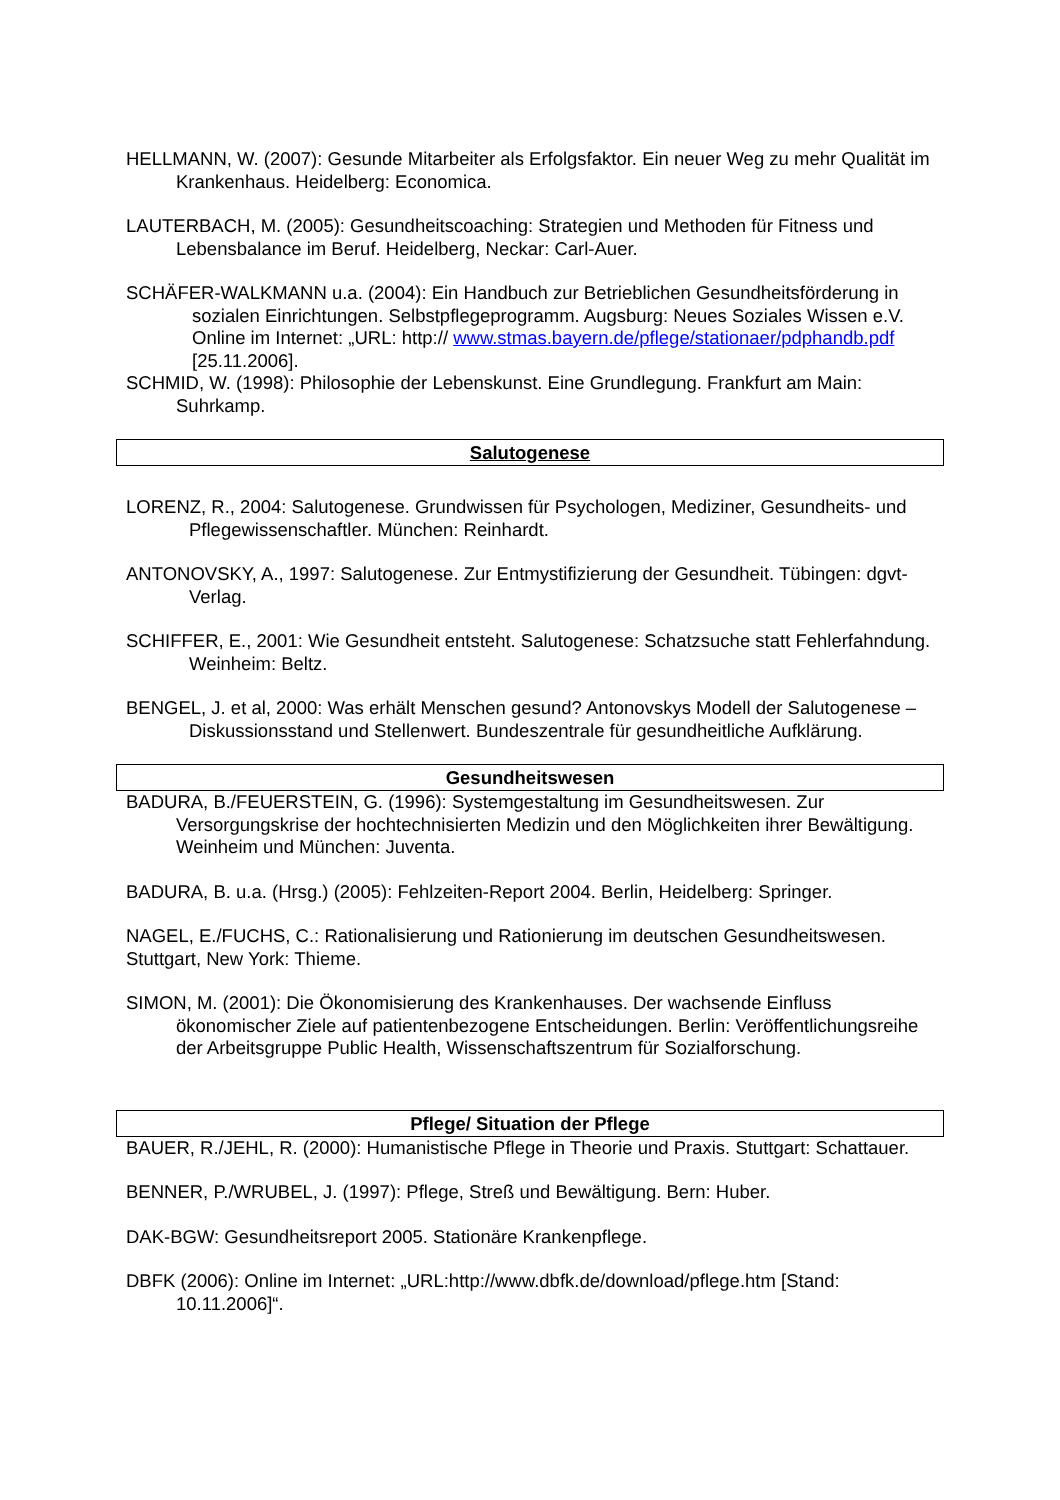HELLMANN, W. (2007): Gesunde Mitarbeiter als Erfolgsfaktor. Ein neuer Weg zu mehr Qualität im Krankenhaus. Heidelberg: Economica.
LAUTERBACH, M. (2005): Gesundheitscoaching: Strategien und Methoden für Fitness und Lebensbalance im Beruf. Heidelberg, Neckar: Carl-Auer.
SCHÄFER-WALKMANN u.a. (2004): Ein Handbuch zur Betrieblichen Gesundheitsförderung in sozialen Einrichtungen. Selbstpflegeprogramm. Augsburg: Neues Soziales Wissen e.V. Online im Internet: „URL: http:// www.stmas.bayern.de/pflege/stationaer/pdphandb.pdf [25.11.2006].
SCHMID, W. (1998): Philosophie der Lebenskunst. Eine Grundlegung. Frankfurt am Main: Suhrkamp.
Salutogenese
LORENZ, R., 2004: Salutogenese. Grundwissen für Psychologen, Mediziner, Gesundheits- und Pflegewissenschaftler. München: Reinhardt.
ANTONOVSKY, A., 1997: Salutogenese. Zur Entmystifizierung der Gesundheit. Tübingen: dgvt-Verlag.
SCHIFFER, E., 2001: Wie Gesundheit entsteht. Salutogenese: Schatzsuche statt Fehlerfahndung. Weinheim: Beltz.
BENGEL, J. et al, 2000: Was erhält Menschen gesund? Antonovskys Modell der Salutogenese – Diskussionsstand und Stellenwert. Bundeszentrale für gesundheitliche Aufklärung.
Gesundheitswesen
BADURA, B./FEUERSTEIN, G. (1996): Systemgestaltung im Gesundheitswesen. Zur Versorgungskrise der hochtechnisierten Medizin und den Möglichkeiten ihrer Bewältigung. Weinheim und München: Juventa.
BADURA, B. u.a. (Hrsg.) (2005): Fehlzeiten-Report 2004. Berlin, Heidelberg: Springer.
NAGEL, E./FUCHS, C.: Rationalisierung und Rationierung im deutschen Gesundheitswesen. Stuttgart, New York: Thieme.
SIMON, M. (2001): Die Ökonomisierung des Krankenhauses. Der wachsende Einfluss ökonomischer Ziele auf patientenbezogene Entscheidungen. Berlin: Veröffentlichungsreihe der Arbeitsgruppe Public Health, Wissenschaftszentrum für Sozialforschung.
Pflege/ Situation der Pflege
BAUER, R./JEHL, R. (2000): Humanistische Pflege in Theorie und Praxis. Stuttgart: Schattauer.
BENNER, P./WRUBEL, J. (1997): Pflege, Streß und Bewältigung. Bern: Huber.
DAK-BGW: Gesundheitsreport 2005. Stationäre Krankenpflege.
DBFK (2006): Online im Internet: „URL:http://www.dbfk.de/download/pflege.htm [Stand: 10.11.2006]“.